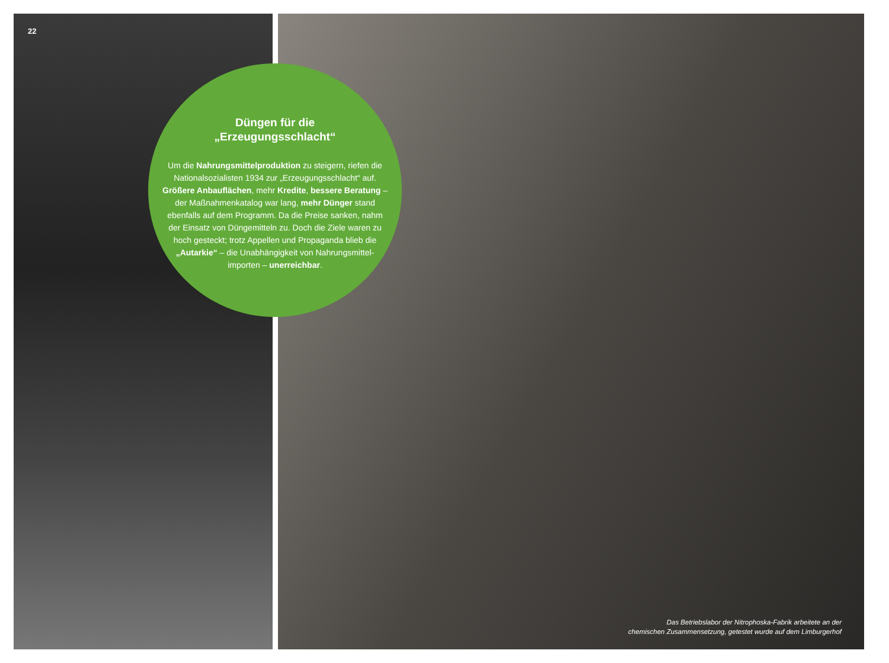22
Düngen für die
„Erzeugungsschlacht“
Um die Nahrungsmittelproduktion zu steigern, riefen die Nationalsozialisten 1934 zur „Erzeugungs­schlacht“ auf. Größere Anbauflächen, mehr Kredite, bessere Beratung – der Maßnahmenkatalog war lang, mehr Dünger stand ebenfalls auf dem Programm. Da die Preise sanken, nahm der Einsatz von Düngemitteln zu. Doch die Ziele waren zu hoch gesteckt; trotz Appellen und Propaganda blieb die „Autarkie“ – die Unabhängigkeit von Nahrungsmittel­importen – unerreichbar.
Das Betriebslabor der Nitrophoska-Fabrik arbeitete an der
chemischen Zusammensetzung, getestet wurde auf dem Limburgerhof